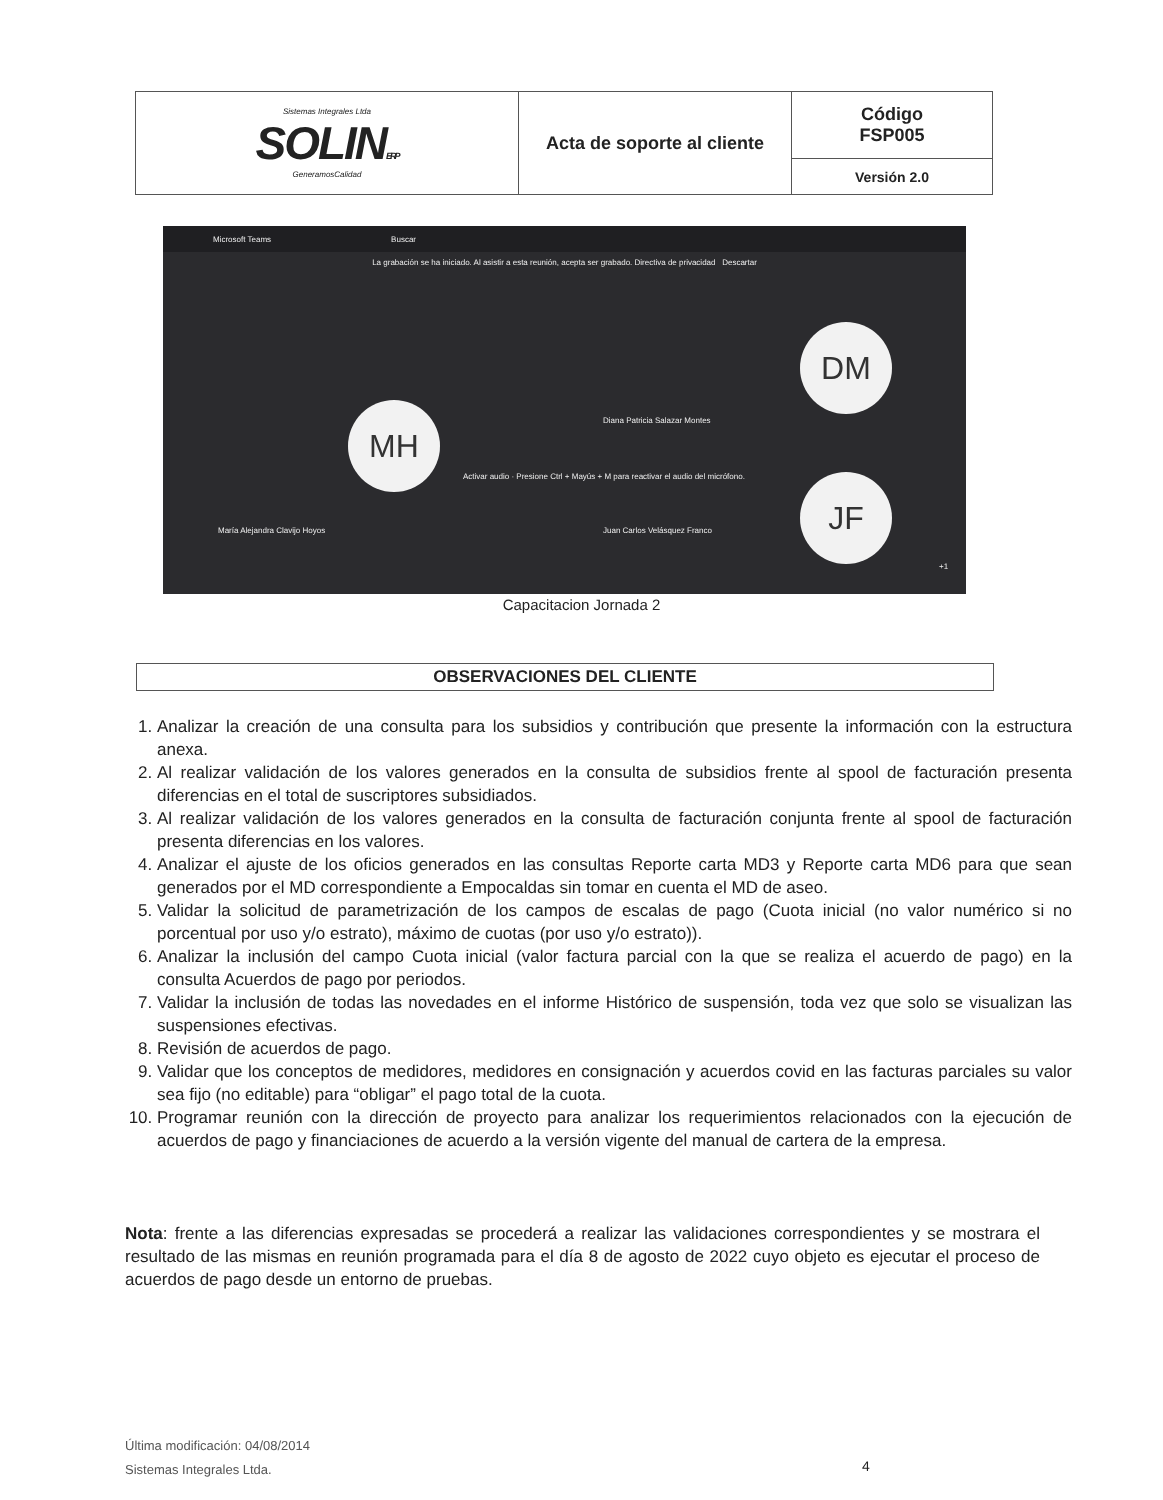| Sistemas Integrales Ltda SOLIN ERP GeneramosCalidad | Acta de soporte al cliente | Código FSP005 |
| | | Versión 2.0 |
Microsoft Teams Buscar
La grabación se ha iniciado. Al asistir a esta reunión, acepta ser grabado. Directiva de privacidad Descartar
DM
MH
JF
Diana Patricia Salazar Montes
Activar audio · Presione Ctrl + Mayús + M para reactivar el audio del micrófono.
María Alejandra Clavijo Hoyos Juan Carlos Velásquez Franco
+1
Capacitacion Jornada 2
OBSERVACIONES DEL CLIENTE
1. Analizar la creación de una consulta para los subsidios y contribución que presente la información con la estructura anexa.
2. Al realizar validación de los valores generados en la consulta de subsidios frente al spool de facturación presenta diferencias en el total de suscriptores subsidiados.
3. Al realizar validación de los valores generados en la consulta de facturación conjunta frente al spool de facturación presenta diferencias en los valores.
4. Analizar el ajuste de los oficios generados en las consultas Reporte carta MD3 y Reporte carta MD6 para que sean generados por el MD correspondiente a Empocaldas sin tomar en cuenta el MD de aseo.
5. Validar la solicitud de parametrización de los campos de escalas de pago (Cuota inicial (no valor numérico si no porcentual por uso y/o estrato), máximo de cuotas (por uso y/o estrato)).
6. Analizar la inclusión del campo Cuota inicial (valor factura parcial con la que se realiza el acuerdo de pago) en la consulta Acuerdos de pago por periodos.
7. Validar la inclusión de todas las novedades en el informe Histórico de suspensión, toda vez que solo se visualizan las suspensiones efectivas.
8. Revisión de acuerdos de pago.
9. Validar que los conceptos de medidores, medidores en consignación y acuerdos covid en las facturas parciales su valor sea fijo (no editable) para “obligar” el pago total de la cuota.
10. Programar reunión con la dirección de proyecto para analizar los requerimientos relacionados con la ejecución de acuerdos de pago y financiaciones de acuerdo a la versión vigente del manual de cartera de la empresa.
Nota: frente a las diferencias expresadas se procederá a realizar las validaciones correspondientes y se mostrara el resultado de las mismas en reunión programada para el día 8 de agosto de 2022 cuyo objeto es ejecutar el proceso de acuerdos de pago desde un entorno de pruebas.
Última modificación: 04/08/2014
Sistemas Integrales Ltda.
4